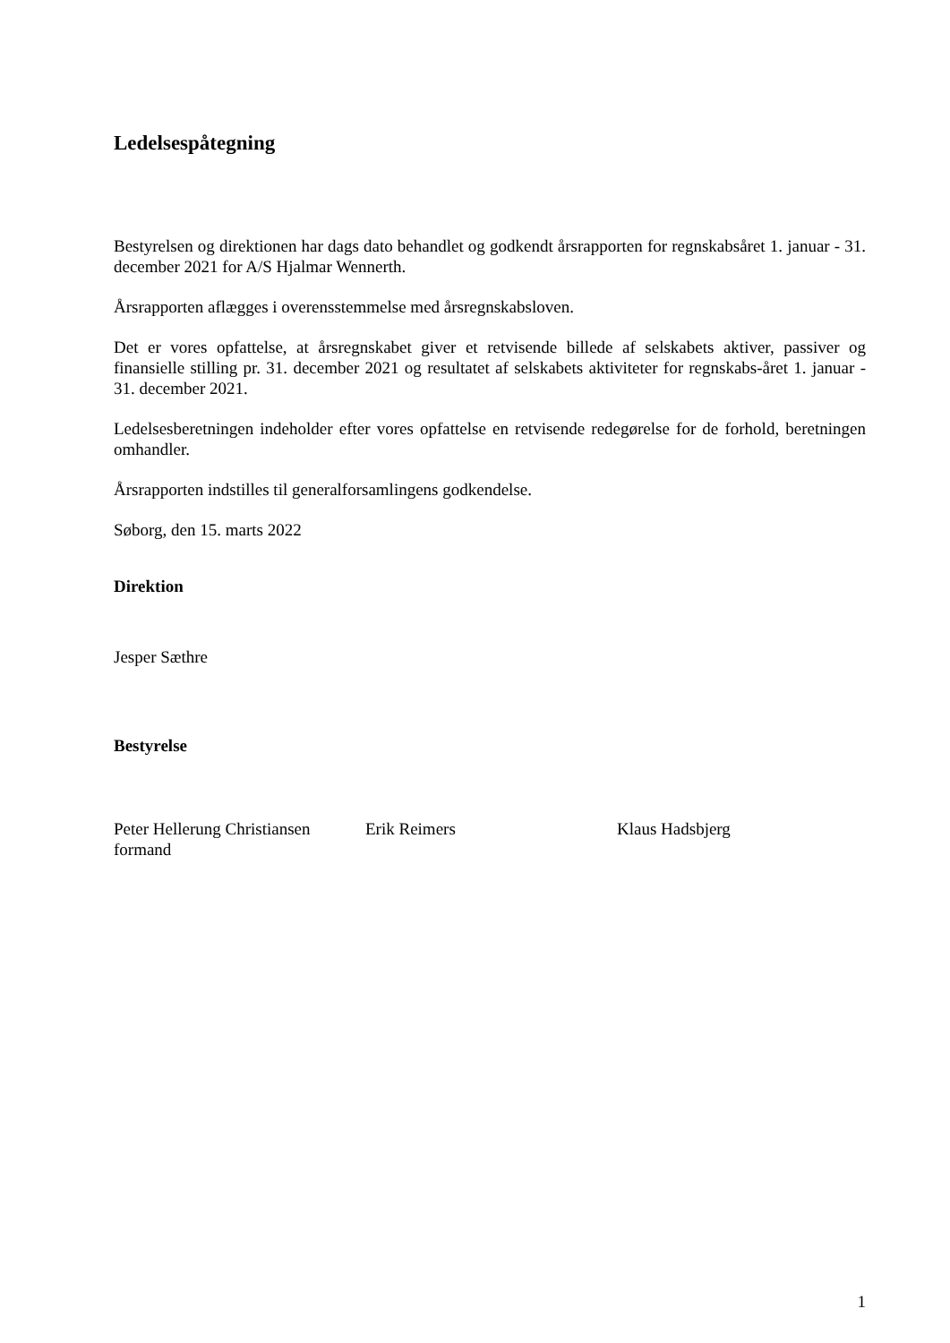Ledelsespåtegning
Bestyrelsen og direktionen har dags dato behandlet og godkendt årsrapporten for regnskabsåret 1. januar - 31. december 2021 for A/S Hjalmar Wennerth.
Årsrapporten aflægges i overensstemmelse med årsregnskabsloven.
Det er vores opfattelse, at årsregnskabet giver et retvisende billede af selskabets aktiver, passiver og finansielle stilling pr. 31. december 2021 og resultatet af selskabets aktiviteter for regnskabs-året 1. januar - 31. december 2021.
Ledelsesberetningen indeholder efter vores opfattelse en retvisende redegørelse for de forhold, beretningen omhandler.
Årsrapporten indstilles til generalforsamlingens godkendelse.
Søborg, den 15. marts 2022
Direktion
Jesper Sæthre
Bestyrelse
Peter Hellerung Christiansen
formand
Erik Reimers Klaus Hadsbjerg
1